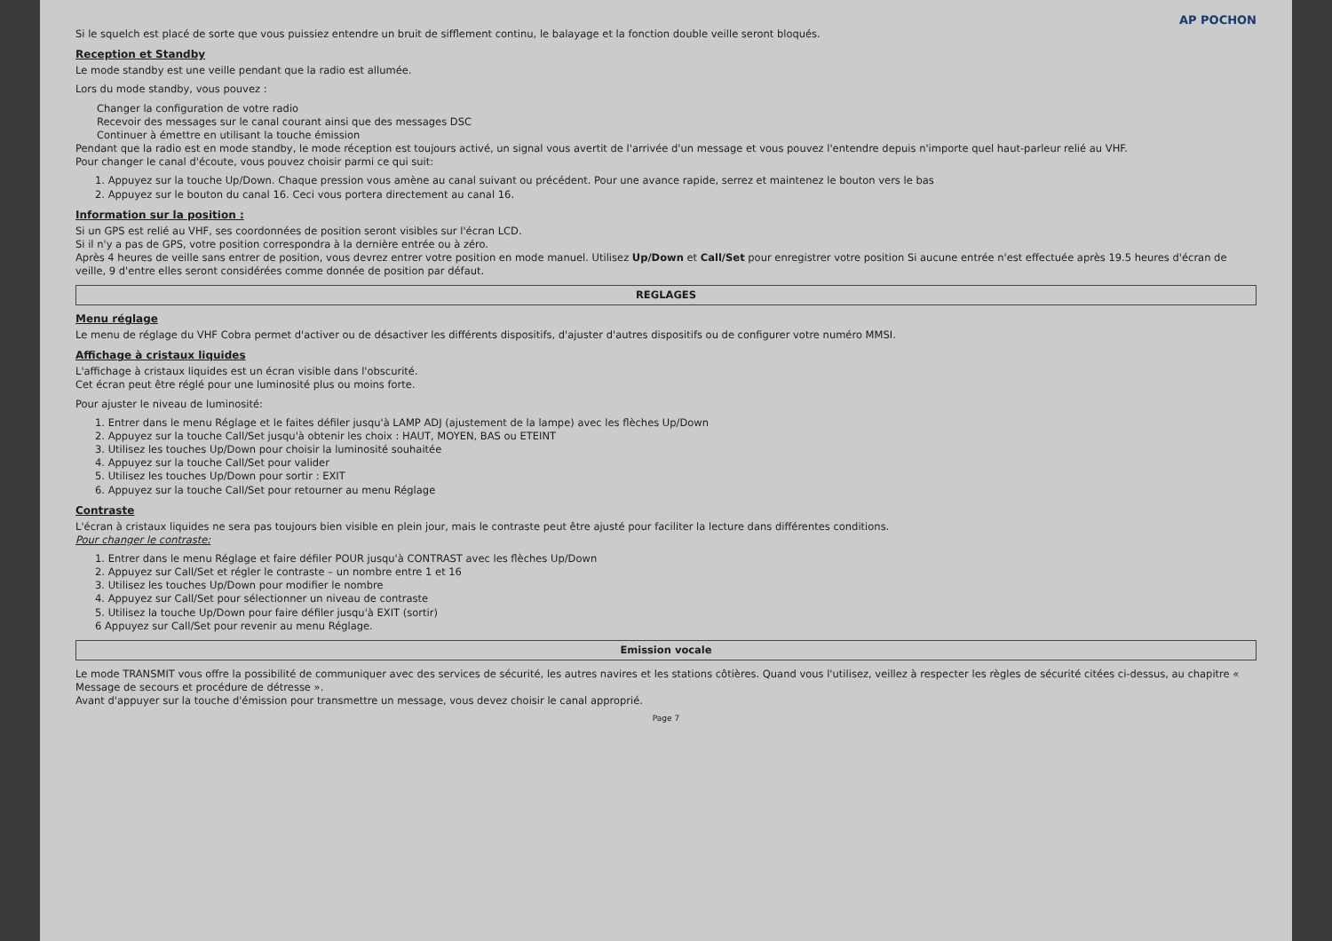AP POCHON
Si le squelch est placé de sorte que vous puissiez entendre un bruit de sifflement continu, le balayage et la fonction double veille seront bloqués.
Reception et Standby
Le mode standby est une veille pendant que la radio est allumée.
Lors du mode standby, vous pouvez :
Changer la configuration de votre radio
Recevoir des messages sur le canal courant ainsi que des messages DSC
Continuer à émettre en utilisant la touche émission
Pendant que la radio est en mode standby, le mode réception est toujours activé, un signal vous avertit de l'arrivée d'un message et vous pouvez l'entendre depuis n'importe quel haut-parleur relié au VHF.
Pour changer le canal d'écoute, vous pouvez choisir parmi ce qui suit:
1. Appuyez sur la touche Up/Down. Chaque pression vous amène au canal suivant ou précédent. Pour une avance rapide, serrez et maintenez le bouton vers le bas
2. Appuyez sur le bouton du canal 16. Ceci vous portera directement au canal 16.
Information sur la position :
Si un GPS est relié au VHF, ses coordonnées de position seront visibles sur l'écran LCD.
Si il n'y a pas de GPS, votre position correspondra à la dernière entrée ou à zéro.
Après 4 heures de veille sans entrer de position, vous devrez entrer votre position en mode manuel. Utilisez Up/Down et Call/Set pour enregistrer votre position Si aucune entrée n'est effectuée après 19.5 heures d'écran de veille, 9 d'entre elles seront considérées comme donnée de position par défaut.
REGLAGES
Menu réglage
Le menu de réglage du VHF Cobra permet d'activer ou de désactiver les différents dispositifs, d'ajuster d'autres dispositifs ou de configurer votre numéro MMSI.
Affichage à cristaux liquides
L'affichage à cristaux liquides est un écran visible dans l'obscurité.
Cet écran peut être réglé pour une luminosité plus ou moins forte.
Pour ajuster le niveau de luminosité:
1. Entrer dans le menu Réglage et le faites défiler jusqu'à LAMP ADJ (ajustement de la lampe) avec les flèches Up/Down
2. Appuyez sur la touche Call/Set jusqu'à obtenir les choix : HAUT, MOYEN, BAS ou ETEINT
3. Utilisez les touches Up/Down pour choisir la luminosité souhaitée
4. Appuyez sur la touche Call/Set pour valider
5. Utilisez les touches Up/Down pour sortir : EXIT
6. Appuyez sur la touche Call/Set pour retourner au menu Réglage
Contraste
L'écran à cristaux liquides ne sera pas toujours bien visible en plein jour, mais le contraste peut être ajusté pour faciliter la lecture dans différentes conditions.
Pour changer le contraste:
1. Entrer dans le menu Réglage et faire défiler POUR jusqu'à CONTRAST avec les flèches Up/Down
2. Appuyez sur Call/Set et régler le contraste – un nombre entre 1 et 16
3. Utilisez les touches Up/Down pour modifier le nombre
4. Appuyez sur Call/Set pour sélectionner un niveau de contraste
5. Utilisez la touche Up/Down pour faire défiler jusqu'à EXIT (sortir)
6 Appuyez sur Call/Set pour revenir au menu Réglage.
Emission vocale
Le mode TRANSMIT vous offre la possibilité de communiquer avec des services de sécurité, les autres navires et les stations côtières. Quand vous l'utilisez, veillez à respecter les règles de sécurité citées ci-dessus, au chapitre « Message de secours et procédure de détresse ».
Avant d'appuyer sur la touche d'émission pour transmettre un message, vous devez choisir le canal approprié.
Page 7